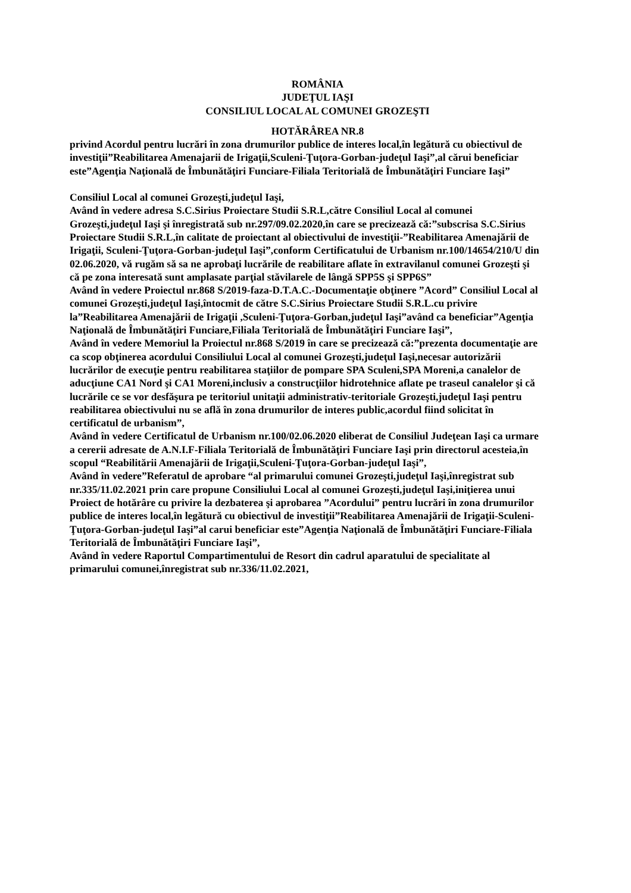ROMÂNIA
JUDEŢUL IAŞI
CONSILIUL LOCAL AL COMUNEI GROZEŞTI
HOTĂRÂREA NR.8
privind Acordul pentru lucrări în zona drumurilor publice de interes local,în legătură cu obiectivul de investiţii”Reabilitarea Amenajarii de Irigaţii,Sculeni-Ţuţora-Gorban-judeţul Iaşi”,al cărui beneficiar este”Agenţia Naţională de Îmbunătăţiri Funciare-Filiala Teritorială de Îmbunătăţiri Funciare Iaşi”
Consiliul Local al comunei Grozeşti,judeţul Iaşi,
Având în vedere adresa S.C.Sirius Proiectare Studii S.R.L,către Consiliul Local al comunei Grozeşti,judeţul Iaşi şi înregistrată sub nr.297/09.02.2020,în care se precizează că:”subscrisa S.C.Sirius Proiectare Studii S.R.L,în calitate de proiectant al obiectivului de investiţii-”Reabilitarea Amenajării de Irigaţii, Sculeni-Ţuţora-Gorban-judeţul Iaşi”,conform Certificatului de Urbanism nr.100/14654/210/U din 02.06.2020, vă rugăm să sa ne aprobaţi lucrările de reabilitare aflate în extravilanul comunei Grozeşti şi că pe zona interesată sunt amplasate parţial stăvilarele de lângă SPP5S şi SPP6S”
Având în vedere Proiectul nr.868 S/2019-faza-D.T.A.C.-Documentaţie obţinere ”Acord” Consiliul Local al comunei Grozeşti,judeţul Iaşi,întocmit de către S.C.Sirius Proiectare Studii S.R.L.cu privire la”Reabilitarea Amenajării de Irigaţii ,Sculeni-Ţuţora-Gorban,judeţul Iaşi”având ca beneficiar”Agenţia Naţională de Îmbunătăţiri Funciare,Filiala Teritorială de Îmbunătăţiri Funciare Iaşi”,
Având în vedere Memoriul la Proiectul nr.868 S/2019 în care se precizează că:”prezenta documentaţie are ca scop obţinerea acordului Consiliului Local al comunei Grozeşti,judeţul Iaşi,necesar autorizării lucrărilor de execuţie pentru reabilitarea staţiilor de pompare SPA Sculeni,SPA Moreni,a canalelor de aducţiune CA1 Nord şi CA1 Moreni,inclusiv a construcţiilor hidrotehnice aflate pe traseul canalelor şi că lucrările ce se vor desfăşura pe teritoriul unitaţii administrativ-teritoriale Grozeşti,judeţul Iaşi pentru reabilitarea obiectivului nu se află în zona drumurilor de interes public,acordul fiind solicitat în certificatul de urbanism”,
Având în vedere Certificatul de Urbanism nr.100/02.06.2020 eliberat de Consiliul Judeţean Iaşi ca urmare a cererii adresate de A.N.I.F-Filiala Teritorială de Îmbunătăţiri Funciare Iaşi prin directorul acesteia,în scopul “Reabilitării Amenajării de Irigaţii,Sculeni-Ţuţora-Gorban-judeţul Iaşi”,
Având în vedere”Referatul de aprobare “al primarului comunei Grozeşti,judeţul Iaşi,înregistrat sub nr.335/11.02.2021 prin care propune Consiliului Local al comunei Grozeşti,judeţul Iaşi,iniţierea unui Proiect de hotărâre cu privire la dezbaterea şi aprobarea ”Acordului” pentru lucrări în zona drumurilor publice de interes local,în legătură cu obiectivul de investiţii”Reabilitarea Amenajării de Irigaţii-Sculeni-Ţuţora-Gorban-judeţul Iaşi”al carui beneficiar este”Agenţia Naţională de Îmbunătăţiri Funciare-Filiala Teritorială de Îmbunătăţiri Funciare Iaşi”,
Având în vedere Raportul Compartimentului de Resort din cadrul aparatului de specialitate al primarului comunei,înregistrat sub nr.336/11.02.2021,